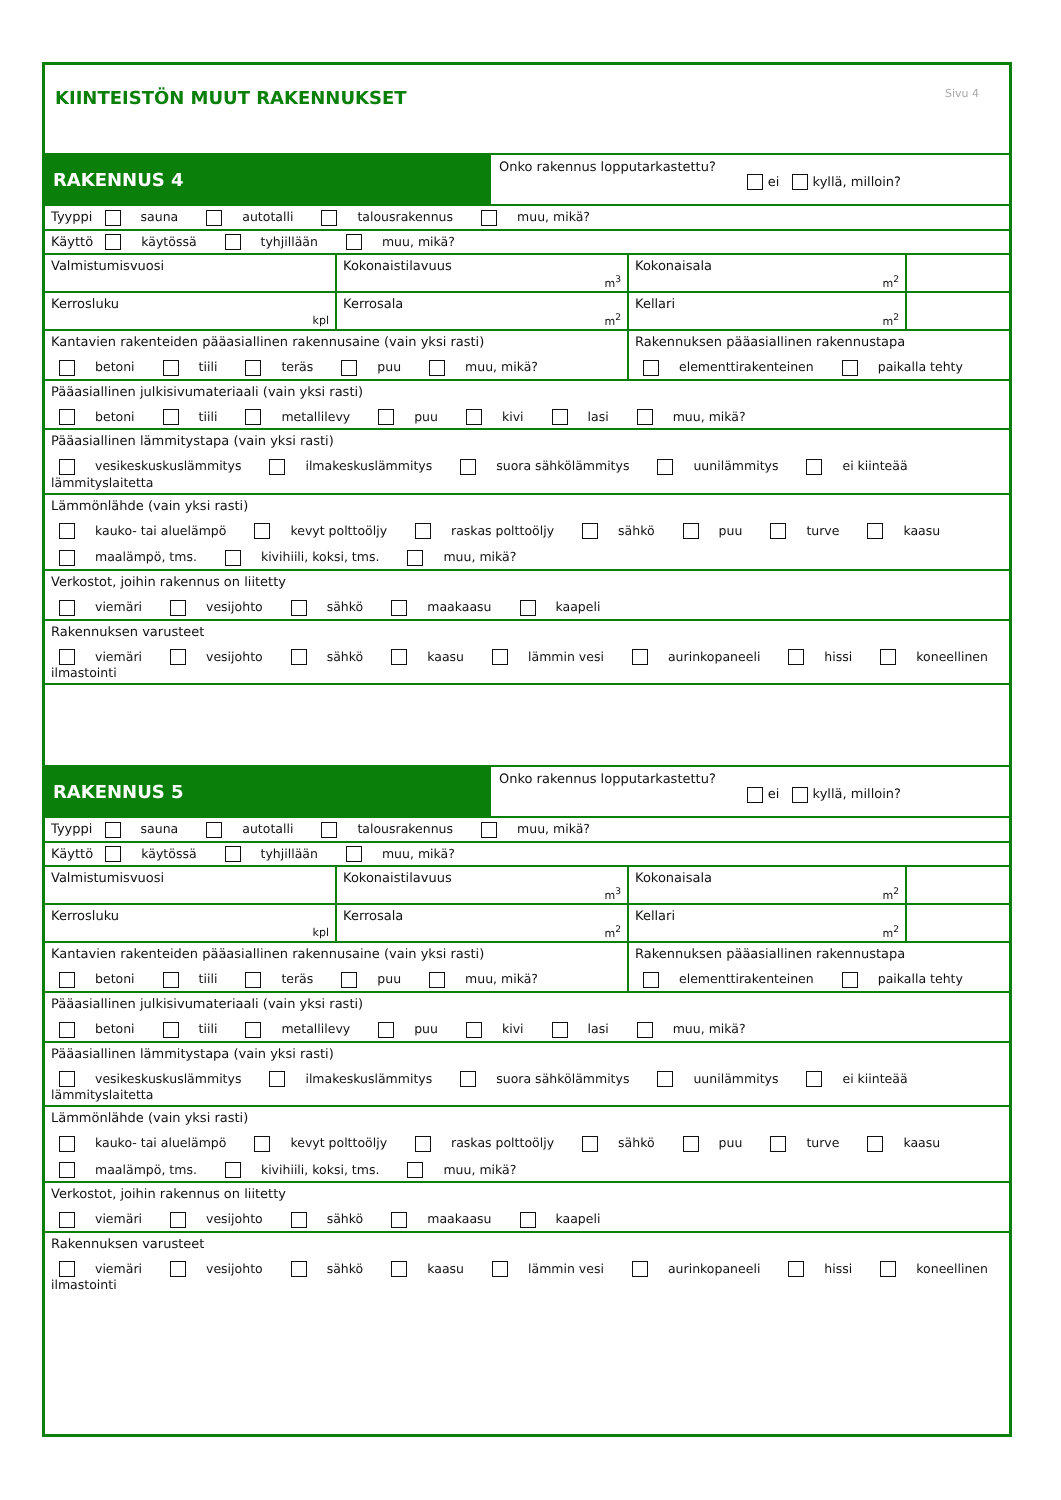KIINTEISTÖN MUUT RAKENNUKSET Sivu 4
RAKENNUS 4
Onko rakennus lopputarkastettu?
ei kyllä, milloin?
Tyyppi sauna autotalli talousrakennus muu, mikä?
Käyttö käytössä tyhjillään muu, mikä?
Valmistumisvuosi Kokonaistilavuus
m<sup>3</sup>
Kokonaisala
m<sup>2</sup>
Kerrosluku
kpl
Kerrosala
m<sup>2</sup>
Kellari
m<sup>2</sup>
Kantavien rakenteiden pääasiallinen rakennusaine (vain yksi rasti)
betoni tiili teräs puu muu, mikä?
Rakennuksen pääasiallinen rakennustapa
elementtirakenteinen paikalla tehty
Pääasiallinen julkisivumateriaali (vain yksi rasti)
betoni tiili metallilevy puu kivi lasi muu, mikä?
Pääasiallinen lämmitystapa (vain yksi rasti)
vesikeskuskuslämmitys ilmakeskuslämmitys suora sähkölämmitys uunilämmitys ei kiinteää lämmityslaitetta
Lämmönlähde (vain yksi rasti)
kauko- tai aluelämpö kevyt polttoöljy raskas polttoöljy sähkö puu turve kaasu
maalämpö, tms. kivihiili, koksi, tms. muu, mikä?
Verkostot, joihin rakennus on liitetty
viemäri vesijohto sähkö maakaasu kaapeli
Rakennuksen varusteet
viemäri vesijohto sähkö kaasu lämmin vesi aurinkopaneeli hissi koneellinen ilmastointi
RAKENNUS 5
Onko rakennus lopputarkastettu?
ei kyllä, milloin?
Tyyppi sauna autotalli talousrakennus muu, mikä?
Käyttö käytössä tyhjillään muu, mikä?
Valmistumisvuosi Kokonaistilavuus
m<sup>3</sup>
Kokonaisala
m<sup>2</sup>
Kerrosluku
kpl
Kerrosala
m<sup>2</sup>
Kellari
m<sup>2</sup>
Kantavien rakenteiden pääasiallinen rakennusaine (vain yksi rasti)
betoni tiili teräs puu muu, mikä?
Rakennuksen pääasiallinen rakennustapa
elementtirakenteinen paikalla tehty
Pääasiallinen julkisivumateriaali (vain yksi rasti)
betoni tiili metallilevy puu kivi lasi muu, mikä?
Pääasiallinen lämmitystapa (vain yksi rasti)
vesikeskuskuslämmitys ilmakeskuslämmitys suora sähkölämmitys uunilämmitys ei kiinteää lämmityslaitetta
Lämmönlähde (vain yksi rasti)
kauko- tai aluelämpö kevyt polttoöljy raskas polttoöljy sähkö puu turve kaasu
maalämpö, tms. kivihiili, koksi, tms. muu, mikä?
Verkostot, joihin rakennus on liitetty
viemäri vesijohto sähkö maakaasu kaapeli
Rakennuksen varusteet
viemäri vesijohto sähkö kaasu lämmin vesi aurinkopaneeli hissi koneellinen ilmastointi